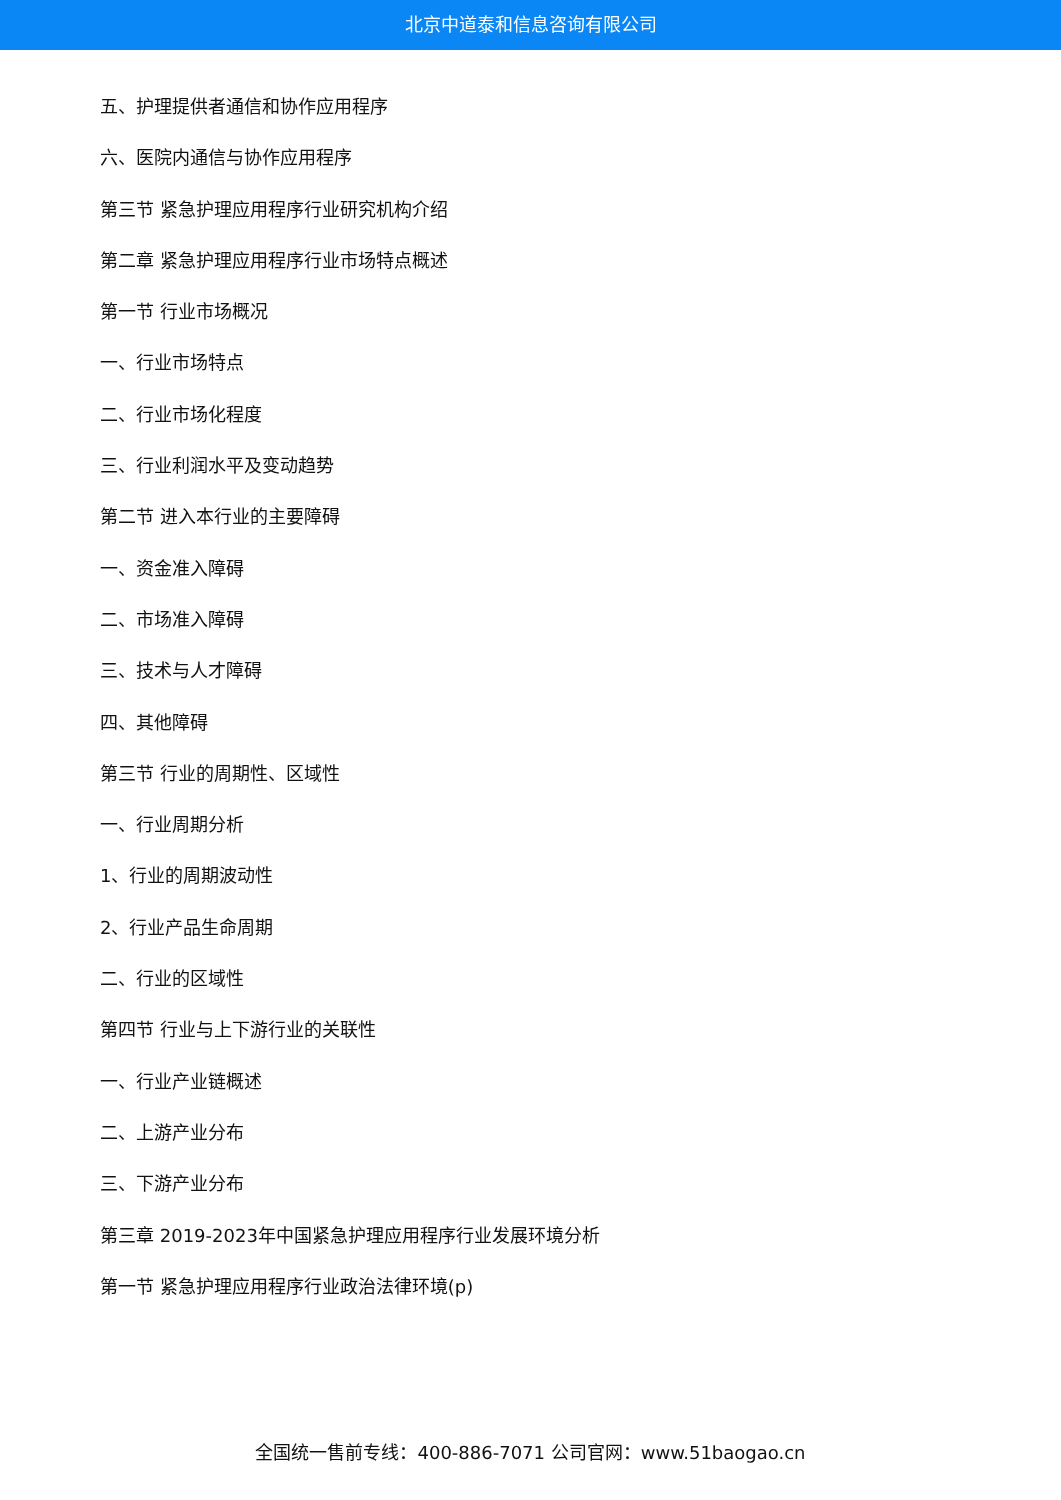北京中道泰和信息咨询有限公司
五、护理提供者通信和协作应用程序
六、医院内通信与协作应用程序
第三节 紧急护理应用程序行业研究机构介绍
第二章 紧急护理应用程序行业市场特点概述
第一节 行业市场概况
一、行业市场特点
二、行业市场化程度
三、行业利润水平及变动趋势
第二节 进入本行业的主要障碍
一、资金准入障碍
二、市场准入障碍
三、技术与人才障碍
四、其他障碍
第三节 行业的周期性、区域性
一、行业周期分析
1、行业的周期波动性
2、行业产品生命周期
二、行业的区域性
第四节 行业与上下游行业的关联性
一、行业产业链概述
二、上游产业分布
三、下游产业分布
第三章 2019-2023年中国紧急护理应用程序行业发展环境分析
第一节 紧急护理应用程序行业政治法律环境(p)
全国统一售前专线：400-886-7071 公司官网：www.51baogao.cn